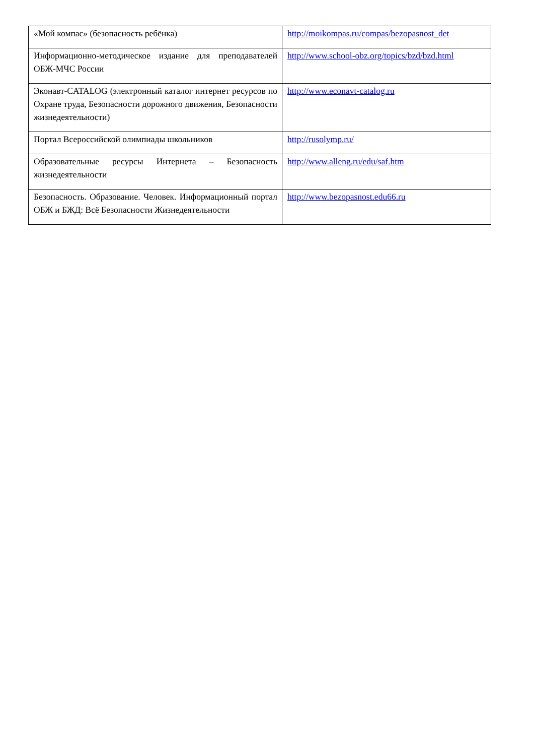| «Мой компас» (безопасность ребёнка) | http://moikompas.ru/compas/bezopasnost_det |
| Информационно-методическое издание для преподавателей ОБЖ-МЧС России | http://www.school-obz.org/topics/bzd/bzd.html |
| Эконавт-CATALOG (электронный каталог интернет ресурсов по Охране труда, Безопасности дорожного движения, Безопасности жизнедеятельности) | http://www.econavt-catalog.ru |
| Портал Всероссийской олимпиады школьников | http://rusolymp.ru/ |
| Образовательные ресурсы Интернета – Безопасность жизнедеятельности | http://www.alleng.ru/edu/saf.htm |
| Безопасность. Образование. Человек. Информационный портал ОБЖ и БЖД: Всё Безопасности Жизнедеятельности | http://www.bezopasnost.edu66.ru |